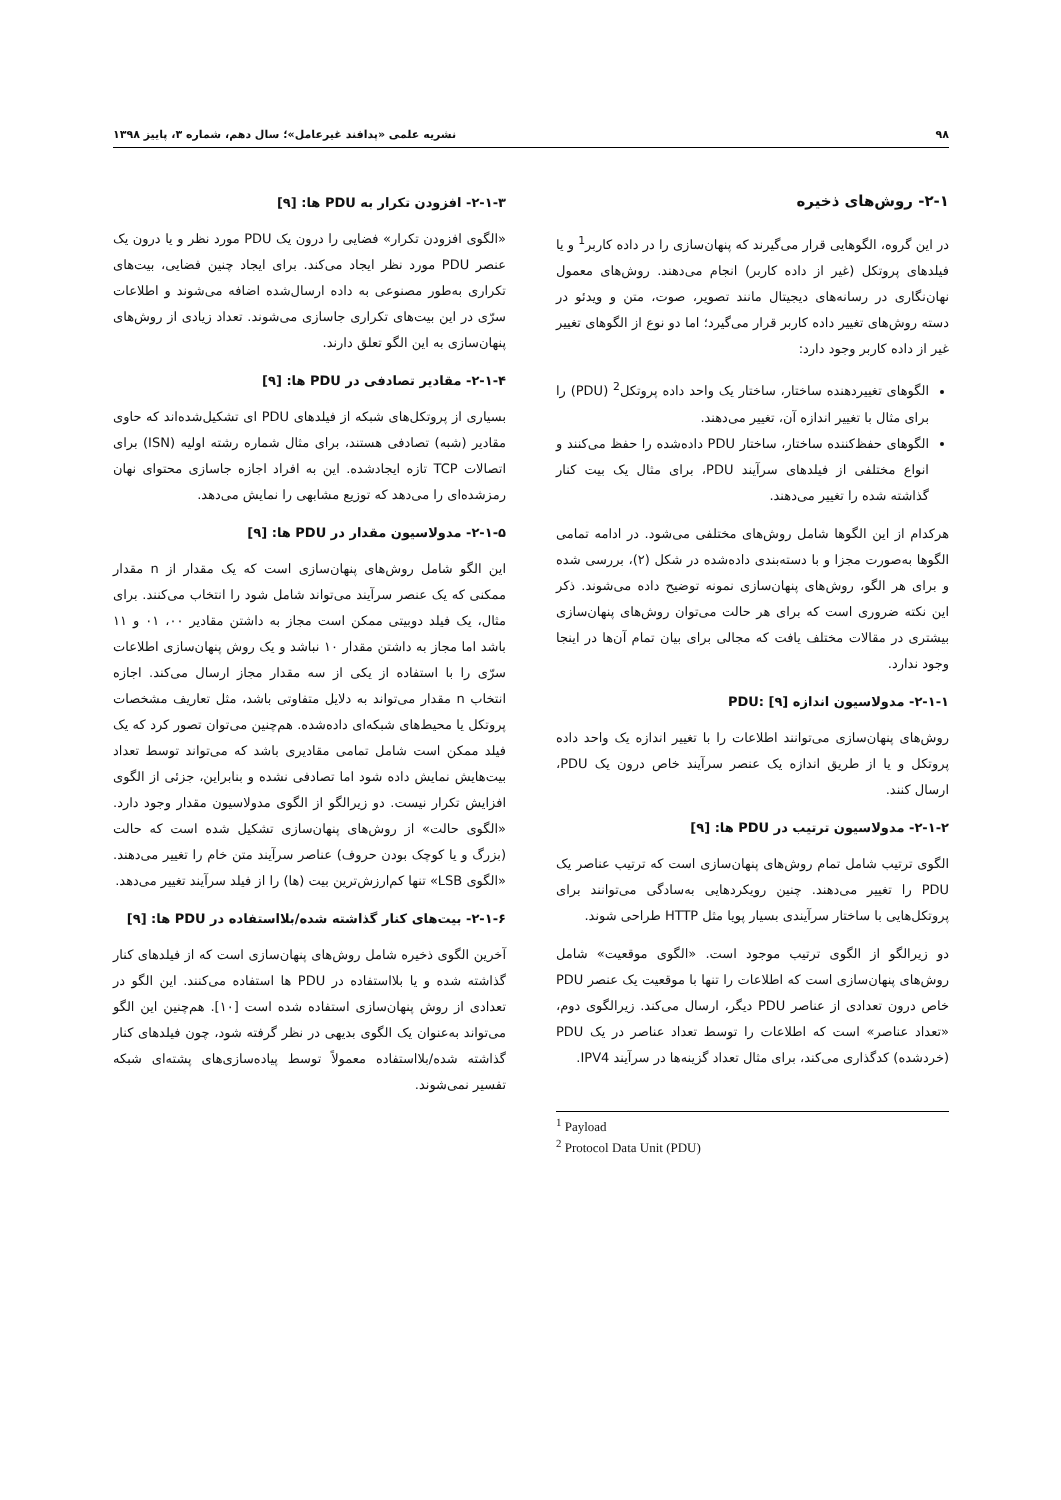۹۸ نشریه علمی «پدافند غیرعامل»؛ سال دهم، شماره ۳، پاییز ۱۳۹۸
۲-۱- روش‌های ذخیره
در این گروه، الگوهایی قرار می‌گیرند که پنهان‌سازی را در داده کاربر<sup>1</sup> و یا فیلدهای پروتکل (غیر از داده کاربر) انجام می‌دهند. روش‌های معمول نهان‌نگاری در رسانه‌های دیجیتال مانند تصویر، صوت، متن و ویدئو در دسته روش‌های تغییر داده کاربر قرار می‌گیرد؛ اما دو نوع از الگوهای تغییر غیر از داده کاربر وجود دارد:
الگوهای تغییردهنده ساختار، ساختار یک واحد داده پروتکل<sup>2</sup> (PDU) را برای مثال با تغییر اندازه آن، تغییر می‌دهند.
الگوهای حفظ‌کننده ساختار، ساختار PDU داده‌شده را حفظ می‌کنند و انواع مختلفی از فیلدهای سرآیند PDU، برای مثال یک بیت کنار گذاشته شده را تغییر می‌دهند.
هرکدام از این الگوها شامل روش‌های مختلفی می‌شود. در ادامه تمامی الگوها به‌صورت مجزا و با دسته‌بندی داده‌شده در شکل (۲)، بررسی شده و برای هر الگو، روش‌های پنهان‌سازی نمونه توضیح داده می‌شوند. ذکر این نکته ضروری است که برای هر حالت می‌توان روش‌های پنهان‌سازی بیشتری در مقالات مختلف یافت که مجالی برای بیان تمام آن‌ها در اینجا وجود ندارد.
۲-۱-۱- مدولاسیون اندازه PDU: [۹]
روش‌های پنهان‌سازی می‌توانند اطلاعات را با تغییر اندازه یک واحد داده پروتکل و یا از طریق اندازه یک عنصر سرآیند خاص درون یک PDU، ارسال کنند.
۲-۱-۲- مدولاسیون ترتیب در PDU ها: [۹]
الگوی ترتیب شامل تمام روش‌های پنهان‌سازی است که ترتیب عناصر یک PDU را تغییر می‌دهند. چنین رویکردهایی به‌سادگی می‌توانند برای پروتکل‌هایی با ساختار سرآیندی بسیار پویا مثل HTTP طراحی شوند.
دو زیرالگو از الگوی ترتیب موجود است. «الگوی موقعیت» شامل روش‌های پنهان‌سازی است که اطلاعات را تنها با موقعیت یک عنصر PDU خاص درون تعدادی از عناصر PDU دیگر، ارسال می‌کند. زیرالگوی دوم، «تعداد عناصر» است که اطلاعات را توسط تعداد عناصر در یک PDU (خردشده) کدگذاری می‌کند، برای مثال تعداد گزینه‌ها در سرآیند IPV4.
<sup>1</sup> Payload
<sup>2</sup> Protocol Data Unit (PDU)
۲-۱-۳- افزودن تکرار به PDU ها: [۹]
«الگوی افزودن تکرار» فضایی را درون یک PDU مورد نظر و یا درون یک عنصر PDU مورد نظر ایجاد می‌کند. برای ایجاد چنین فضایی، بیت‌های تکراری به‌طور مصنوعی به داده ارسال‌شده اضافه می‌شوند و اطلاعات سرّی در این بیت‌های تکراری جاسازی می‌شوند. تعداد زیادی از روش‌های پنهان‌سازی به این الگو تعلق دارند.
۲-۱-۴- مقادیر تصادفی در PDU ها: [۹]
بسیاری از پروتکل‌های شبکه از فیلدهای PDU ای تشکیل‌شده‌اند که حاوی مقادیر (شبه) تصادفی هستند، برای مثال شماره رشته اولیه (ISN) برای اتصالات TCP تازه ایجادشده. این به افراد اجازه جاسازی محتوای نهان رمزشده‌ای را می‌دهد که توزیع مشابهی را نمایش می‌دهد.
۲-۱-۵- مدولاسیون مقدار در PDU ها: [۹]
این الگو شامل روش‌های پنهان‌سازی است که یک مقدار از n مقدار ممکنی که یک عنصر سرآیند می‌تواند شامل شود را انتخاب می‌کنند. برای مثال، یک فیلد دوبیتی ممکن است مجاز به داشتن مقادیر ۰۰، ۰۱ و ۱۱ باشد اما مجاز به داشتن مقدار ۱۰ نباشد و یک روش پنهان‌سازی اطلاعات سرّی را با استفاده از یکی از سه مقدار مجاز ارسال می‌کند. اجازه انتخاب n مقدار می‌تواند به دلایل متفاوتی باشد، مثل تعاریف مشخصات پروتکل یا محیط‌های شبکه‌ای داده‌شده. هم‌چنین می‌توان تصور کرد که یک فیلد ممکن است شامل تمامی مقادیری باشد که می‌تواند توسط تعداد بیت‌هایش نمایش داده شود اما تصادفی نشده و بنابراین، جزئی از الگوی افزایش تکرار نیست. دو زیرالگو از الگوی مدولاسیون مقدار وجود دارد. «الگوی حالت» از روش‌های پنهان‌سازی تشکیل شده است که حالت (بزرگ و یا کوچک بودن حروف) عناصر سرآیند متن خام را تغییر می‌دهند. «الگوی LSB» تنها کم‌ارزش‌ترین بیت (ها) را از فیلد سرآیند تغییر می‌دهد.
۲-۱-۶- بیت‌های کنار گذاشته شده/بلااستفاده در PDU ها: [۹]
آخرین الگوی ذخیره شامل روش‌های پنهان‌سازی است که از فیلدهای کنار گذاشته شده و یا بلااستفاده در PDU ها استفاده می‌کنند. این الگو در تعدادی از روش پنهان‌سازی استفاده شده است [۱۰]. هم‌چنین این الگو می‌تواند به‌عنوان یک الگوی بدیهی در نظر گرفته شود، چون فیلدهای کنار گذاشته شده/بلااستفاده معمولاً توسط پیاده‌سازی‌های پشته‌ای شبکه تفسیر نمی‌شوند.